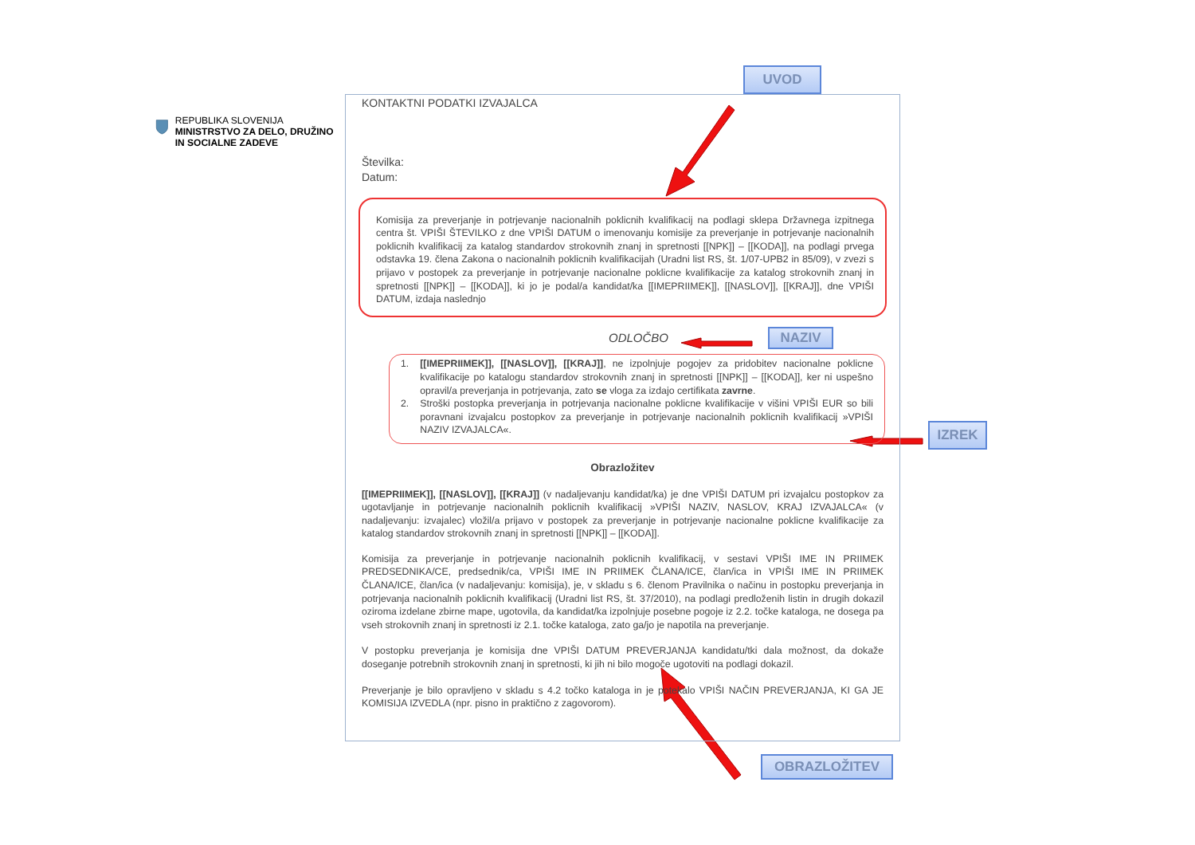UVOD
REPUBLIKA SLOVENIJA
MINISTRSTVO ZA DELO, DRUŽINO IN SOCIALNE ZADEVE
KONTAKTNI PODATKI IZVAJALCA
Številka:
Datum:
Komisija za preverjanje in potrjevanje nacionalnih poklicnih kvalifikacij na podlagi sklepa Državnega izpitnega centra št. VPIŠI ŠTEVILKO z dne VPIŠI DATUM o imenovanju komisije za preverjanje in potrjevanje nacionalnih poklicnih kvalifikacij za katalog standardov strokovnih znanj in spretnosti [[NPK]] – [[KODA]], na podlagi prvega odstavka 19. člena Zakona o nacionalnih poklicnih kvalifikacijah (Uradni list RS, št. 1/07-UPB2 in 85/09), v zvezi s prijavo v postopek za preverjanje in potrjevanje nacionalne poklicne kvalifikacije za katalog strokovnih znanj in spretnosti [[NPK]] – [[KODA]], ki jo je podal/a kandidat/ka [[IMEPRIIMEK]], [[NASLOV]], [[KRAJ]], dne VPIŠI DATUM, izdaja naslednjo
ODLOČBO NAZIV
1. [[IMEPRIIMEK]], [[NASLOV]], [[KRAJ]], ne izpolnjuje pogojev za pridobitev nacionalne poklicne kvalifikacije po katalogu standardov strokovnih znanj in spretnosti [[NPK]] – [[KODA]], ker ni uspešno opravil/a preverjanja in potrjevanja, zato se vloga za izdajo certifikata zavrne.
2. Stroški postopka preverjanja in potrjevanja nacionalne poklicne kvalifikacije v višini VPIŠI EUR so bili poravnani izvajalcu postopkov za preverjanje in potrjevanje nacionalnih poklicnih kvalifikacij »VPIŠI NAZIV IZVAJALCA«.
Obrazložitev
[[IMEPRIIMEK]], [[NASLOV]], [[KRAJ]] (v nadaljevanju kandidat/ka) je dne VPIŠI DATUM pri izvajalcu postopkov za ugotavljanje in potrjevanje nacionalnih poklicnih kvalifikacij »VPIŠI NAZIV, NASLOV, KRAJ IZVAJALCA« (v nadaljevanju: izvajalec) vložil/a prijavo v postopek za preverjanje in potrjevanje nacionalne poklicne kvalifikacije za katalog standardov strokovnih znanj in spretnosti [[NPK]] – [[KODA]].
Komisija za preverjanje in potrjevanje nacionalnih poklicnih kvalifikacij, v sestavi VPIŠI IME IN PRIIMEK PREDSEDNIKA/CE, predsednik/ca, VPIŠI IME IN PRIIMEK ČLANA/ICE, član/ica in VPIŠI IME IN PRIIMEK ČLANA/ICE, član/ica (v nadaljevanju: komisija), je, v skladu s 6. členom Pravilnika o načinu in postopku preverjanja in potrjevanja nacionalnih poklicnih kvalifikacij (Uradni list RS, št. 37/2010), na podlagi predloženih listin in drugih dokazil oziroma izdelane zbirne mape, ugotovila, da kandidat/ka izpolnjuje posebne pogoje iz 2.2. točke kataloga, ne dosega pa vseh strokovnih znanj in spretnosti iz 2.1. točke kataloga, zato ga/jo je napotila na preverjanje.
V postopku preverjanja je komisija dne VPIŠI DATUM PREVERJANJA kandidatu/tki dala možnost, da dokaže doseganje potrebnih strokovnih znanj in spretnosti, ki jih ni bilo mogoče ugotoviti na podlagi dokazil.
Preverjanje je bilo opravljeno v skladu s 4.2 točko kataloga in je potekalo VPIŠI NAČIN PREVERJANJA, KI GA JE KOMISIJA IZVEDLA (npr. pisno in praktično z zagovorom).
IZREK
OBRAZLOŽITEV